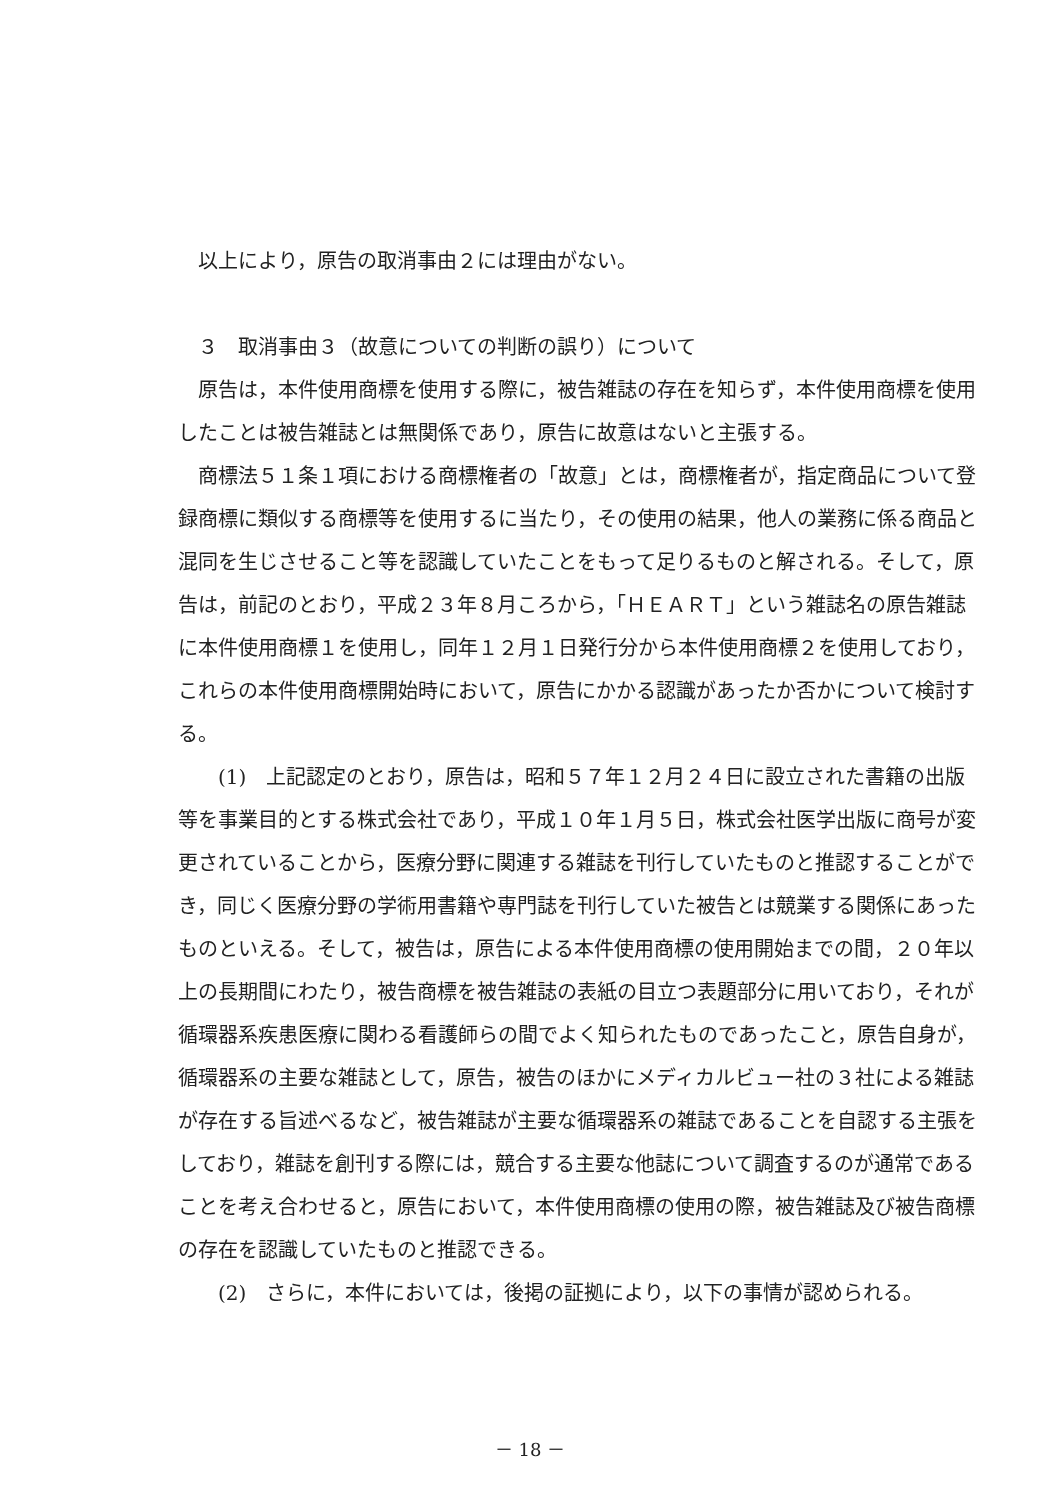以上により，原告の取消事由２には理由がない。
３　取消事由３（故意についての判断の誤り）について
原告は，本件使用商標を使用する際に，被告雑誌の存在を知らず，本件使用商標を使用したことは被告雑誌とは無関係であり，原告に故意はないと主張する。
商標法５１条１項における商標権者の「故意」とは，商標権者が，指定商品について登録商標に類似する商標等を使用するに当たり，その使用の結果，他人の業務に係る商品と混同を生じさせること等を認識していたことをもって足りるものと解される。そして，原告は，前記のとおり，平成２３年８月ころから，「ＨＥＡＲＴ」という雑誌名の原告雑誌に本件使用商標１を使用し，同年１２月１日発行分から本件使用商標２を使用しており，これらの本件使用商標開始時において，原告にかかる認識があったか否かについて検討する。
(1)　上記認定のとおり，原告は，昭和５７年１２月２４日に設立された書籍の出版等を事業目的とする株式会社であり，平成１０年１月５日，株式会社医学出版に商号が変更されていることから，医療分野に関連する雑誌を刊行していたものと推認することができ，同じく医療分野の学術用書籍や専門誌を刊行していた被告とは競業する関係にあったものといえる。そして，被告は，原告による本件使用商標の使用開始までの間，２０年以上の長期間にわたり，被告商標を被告雑誌の表紙の目立つ表題部分に用いており，それが循環器系疾患医療に関わる看護師らの間でよく知られたものであったこと，原告自身が，循環器系の主要な雑誌として，原告，被告のほかにメディカルビュー社の３社による雑誌が存在する旨述べるなど，被告雑誌が主要な循環器系の雑誌であることを自認する主張をしており，雑誌を創刊する際には，競合する主要な他誌について調査するのが通常であることを考え合わせると，原告において，本件使用商標の使用の際，被告雑誌及び被告商標の存在を認識していたものと推認できる。
(2)　さらに，本件においては，後掲の証拠により，以下の事情が認められる。
－ 18 －